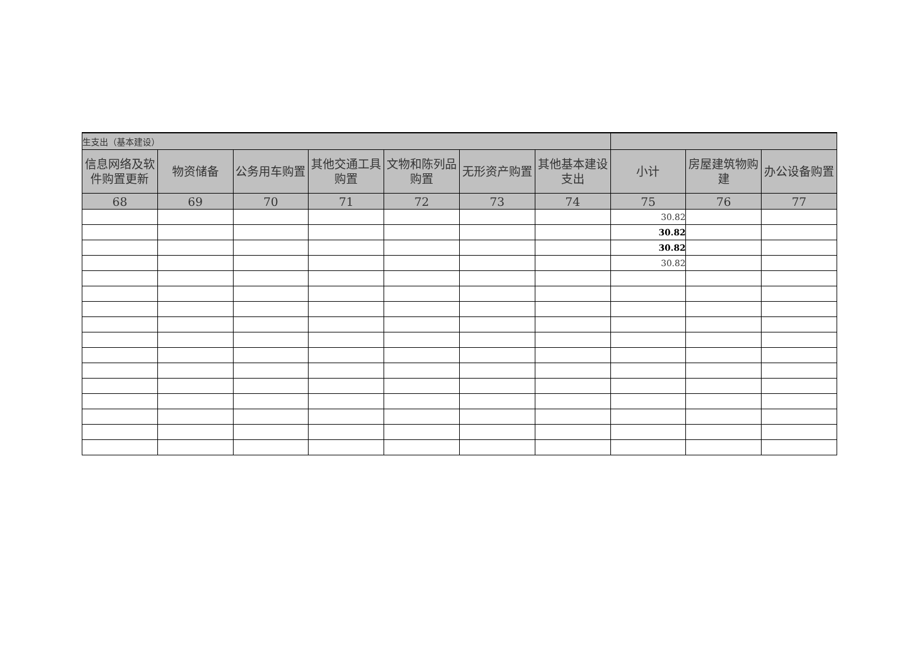| 生支出（基本建设） | | | | | | | | | |
| 信息网络及软件购置更新 | 物资储备 | 公务用车购置 | 其他交通工具购置 | 文物和陈列品购置 | 无形资产购置 | 其他基本建设支出 | 小计 | 房屋建筑物购建 | 办公设备购置 |
| 68 | 69 | 70 | 71 | 72 | 73 | 74 | 75 | 76 | 77 |
| | | | | | | | 30.82 | | |
| | | | | | | | 30.82 | | |
| | | | | | | | 30.82 | | |
| | | | | | | | 30.82 | | |